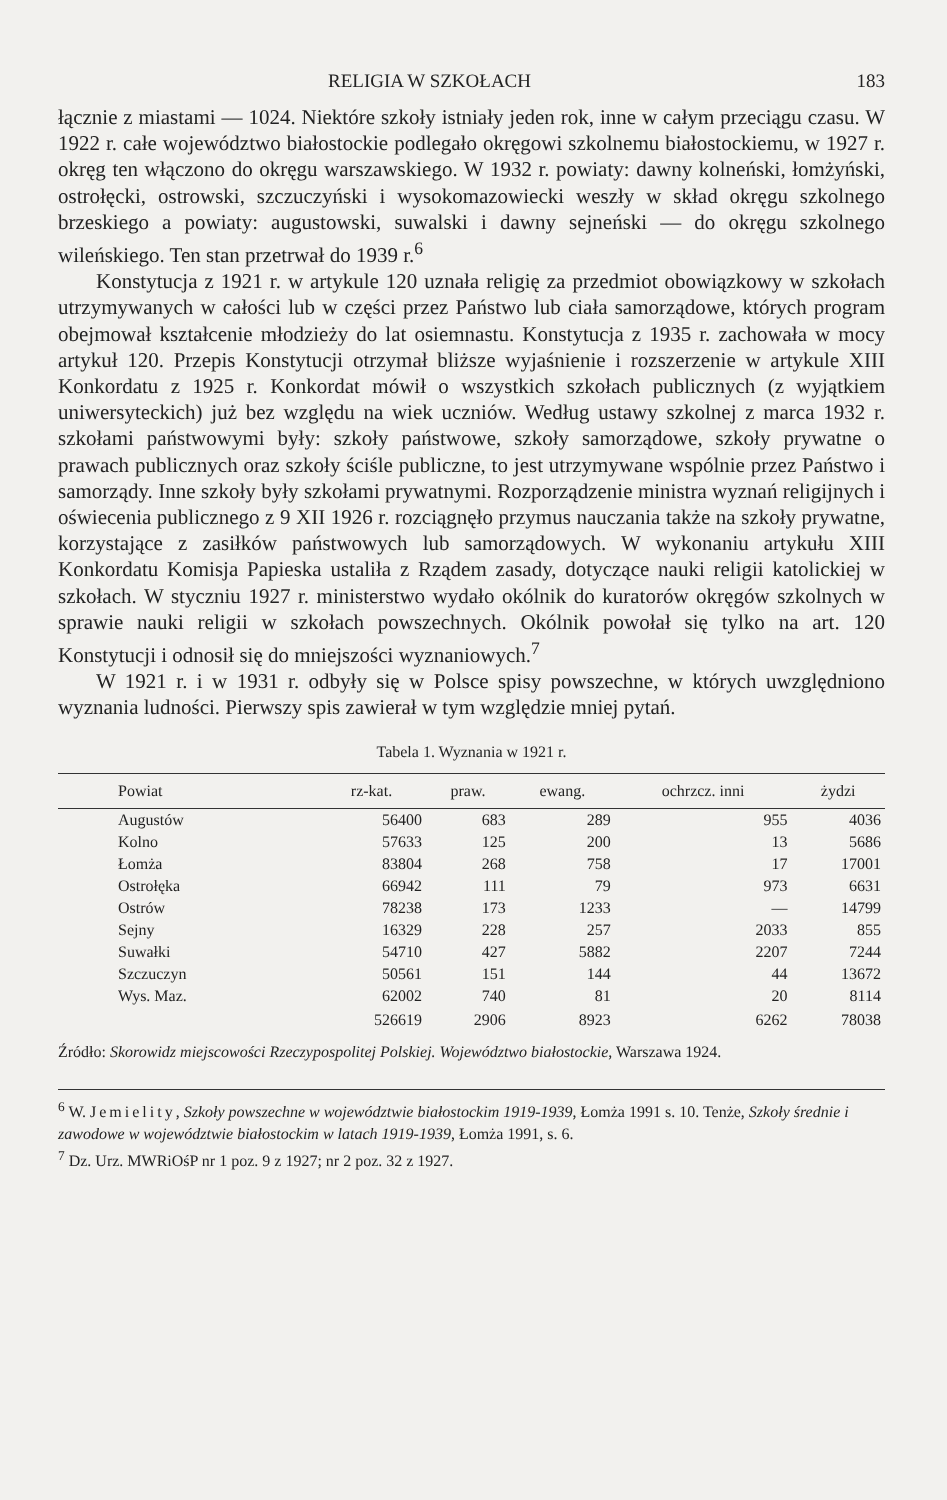RELIGIA W SZKOŁACH 183
łącznie z miastami — 1024. Niektóre szkoły istniały jeden rok, inne w całym przeciągu czasu. W 1922 r. całe województwo białostockie podlegało okręgowi szkolnemu białostockiemu, w 1927 r. okręg ten włączono do okręgu warszawskiego. W 1932 r. powiaty: dawny kolneński, łomżyński, ostrołęcki, ostrowski, szczuczyński i wysokomazowiecki weszły w skład okręgu szkolnego brzeskiego a powiaty: augustowski, suwalski i dawny sejneński — do okręgu szkolnego wileńskiego. Ten stan przetrwał do 1939 r.<sup>6</sup>
Konstytucja z 1921 r. w artykule 120 uznała religię za przedmiot obowiązkowy w szkołach utrzymywanych w całości lub w części przez Państwo lub ciała samorządowe, których program obejmował kształcenie młodzieży do lat osiemnastu. Konstytucja z 1935 r. zachowała w mocy artykuł 120. Przepis Konstytucji otrzymał bliższe wyjaśnienie i rozszerzenie w artykule XIII Konkordatu z 1925 r. Konkordat mówił o wszystkich szkołach publicznych (z wyjątkiem uniwersyteckich) już bez względu na wiek uczniów. Według ustawy szkolnej z marca 1932 r. szkołami państwowymi były: szkoły państwowe, szkoły samorządowe, szkoły prywatne o prawach publicznych oraz szkoły ściśle publiczne, to jest utrzymywane wspólnie przez Państwo i samorządy. Inne szkoły były szkołami prywatnymi. Rozporządzenie ministra wyznań religijnych i oświecenia publicznego z 9 XII 1926 r. rozciągnęło przymus nauczania także na szkoły prywatne, korzystające z zasiłków państwowych lub samorządowych. W wykonaniu artykułu XIII Konkordatu Komisja Papieska ustaliła z Rządem zasady, dotyczące nauki religii katolickiej w szkołach. W styczniu 1927 r. ministerstwo wydało okólnik do kuratorów okręgów szkolnych w sprawie nauki religii w szkołach powszechnych. Okólnik powołał się tylko na art. 120 Konstytucji i odnosił się do mniejszości wyznaniowych.<sup>7</sup>
W 1921 r. i w 1931 r. odbyły się w Polsce spisy powszechne, w których uwzględniono wyznania ludności. Pierwszy spis zawierał w tym względzie mniej pytań.
Tabela 1. Wyznania w 1921 r.
| Powiat | rz-kat. | praw. | ewang. | ochrzcz. inni | żydzi |
| --- | --- | --- | --- | --- | --- |
| Augustów | 56400 | 683 | 289 | 955 | 4036 |
| Kolno | 57633 | 125 | 200 | 13 | 5686 |
| Łomża | 83804 | 268 | 758 | 17 | 17001 |
| Ostrołęka | 66942 | 111 | 79 | 973 | 6631 |
| Ostrów | 78238 | 173 | 1233 | — | 14799 |
| Sejny | 16329 | 228 | 257 | 2033 | 855 |
| Suwałki | 54710 | 427 | 5882 | 2207 | 7244 |
| Szczuczyn | 50561 | 151 | 144 | 44 | 13672 |
| Wys. Maz. | 62002 | 740 | 81 | 20 | 8114 |
| | 526619 | 2906 | 8923 | 6262 | 78038 |
Źródło: Skorowidz miejscowości Rzeczypospolitej Polskiej. Województwo białostockie, Warszawa 1924.
<sup>6</sup> W. Jemielity, Szkoły powszechne w województwie białostockim 1919-1939, Łomża 1991 s. 10. Tenże, Szkoły średnie i zawodowe w województwie białostockim w latach 1919-1939, Łomża 1991, s. 6.
<sup>7</sup> Dz. Urz. MWRiOśP nr 1 poz. 9 z 1927; nr 2 poz. 32 z 1927.